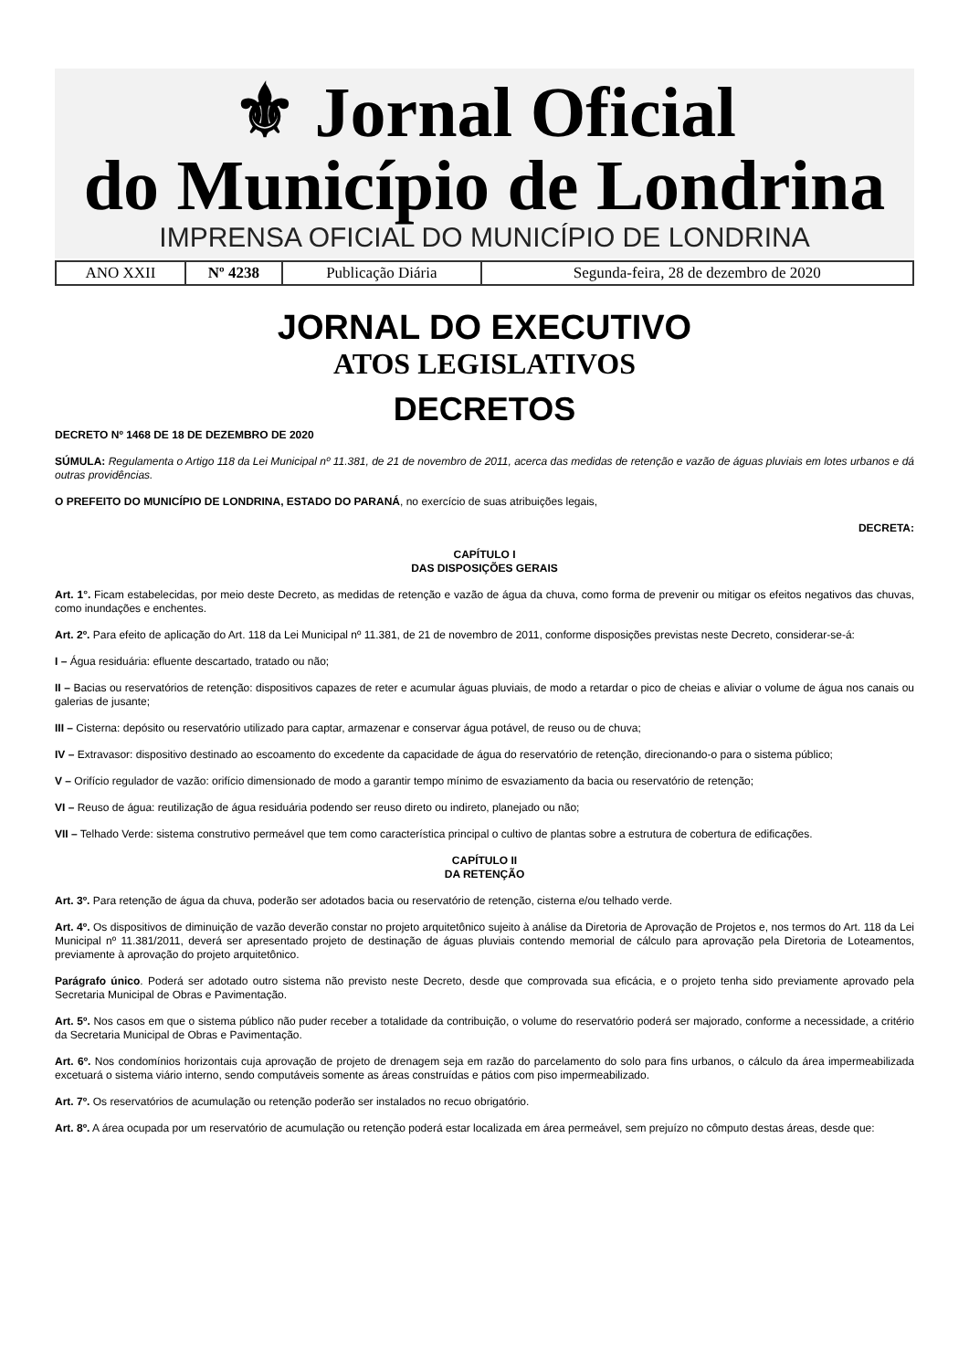⚜ Jornal Oficial
do Município de Londrina
IMPRENSA OFICIAL DO MUNICÍPIO DE LONDRINA
| ANO XXII | Nº 4238 | Publicação Diária | Segunda-feira, 28 de dezembro de 2020 |
JORNAL DO EXECUTIVO
ATOS LEGISLATIVOS
DECRETOS
DECRETO Nº 1468 DE 18 DE DEZEMBRO DE 2020
SÚMULA: Regulamenta o Artigo 118 da Lei Municipal nº 11.381, de 21 de novembro de 2011, acerca das medidas de retenção e vazão de águas pluviais em lotes urbanos e dá outras providências.
O PREFEITO DO MUNICÍPIO DE LONDRINA, ESTADO DO PARANÁ, no exercício de suas atribuições legais,
DECRETA:
CAPÍTULO I
DAS DISPOSIÇÕES GERAIS
Art. 1°. Ficam estabelecidas, por meio deste Decreto, as medidas de retenção e vazão de água da chuva, como forma de prevenir ou mitigar os efeitos negativos das chuvas, como inundações e enchentes.
Art. 2º. Para efeito de aplicação do Art. 118 da Lei Municipal nº 11.381, de 21 de novembro de 2011, conforme disposições previstas neste Decreto, considerar-se-á:
I – Água residuária: efluente descartado, tratado ou não;
II – Bacias ou reservatórios de retenção: dispositivos capazes de reter e acumular águas pluviais, de modo a retardar o pico de cheias e aliviar o volume de água nos canais ou galerias de jusante;
III – Cisterna: depósito ou reservatório utilizado para captar, armazenar e conservar água potável, de reuso ou de chuva;
IV – Extravasor: dispositivo destinado ao escoamento do excedente da capacidade de água do reservatório de retenção, direcionando-o para o sistema público;
V – Orifício regulador de vazão: orifício dimensionado de modo a garantir tempo mínimo de esvaziamento da bacia ou reservatório de retenção;
VI – Reuso de água: reutilização de água residuária podendo ser reuso direto ou indireto, planejado ou não;
VII – Telhado Verde: sistema construtivo permeável que tem como característica principal o cultivo de plantas sobre a estrutura de cobertura de edificações.
CAPÍTULO II
DA RETENÇÃO
Art. 3º. Para retenção de água da chuva, poderão ser adotados bacia ou reservatório de retenção, cisterna e/ou telhado verde.
Art. 4º. Os dispositivos de diminuição de vazão deverão constar no projeto arquitetônico sujeito à análise da Diretoria de Aprovação de Projetos e, nos termos do Art. 118 da Lei Municipal nº 11.381/2011, deverá ser apresentado projeto de destinação de águas pluviais contendo memorial de cálculo para aprovação pela Diretoria de Loteamentos, previamente à aprovação do projeto arquitetônico.
Parágrafo único. Poderá ser adotado outro sistema não previsto neste Decreto, desde que comprovada sua eficácia, e o projeto tenha sido previamente aprovado pela Secretaria Municipal de Obras e Pavimentação.
Art. 5º. Nos casos em que o sistema público não puder receber a totalidade da contribuição, o volume do reservatório poderá ser majorado, conforme a necessidade, a critério da Secretaria Municipal de Obras e Pavimentação.
Art. 6º. Nos condomínios horizontais cuja aprovação de projeto de drenagem seja em razão do parcelamento do solo para fins urbanos, o cálculo da área impermeabilizada excetuará o sistema viário interno, sendo computáveis somente as áreas construídas e pátios com piso impermeabilizado.
Art. 7º. Os reservatórios de acumulação ou retenção poderão ser instalados no recuo obrigatório.
Art. 8º. A área ocupada por um reservatório de acumulação ou retenção poderá estar localizada em área permeável, sem prejuízo no cômputo destas áreas, desde que: